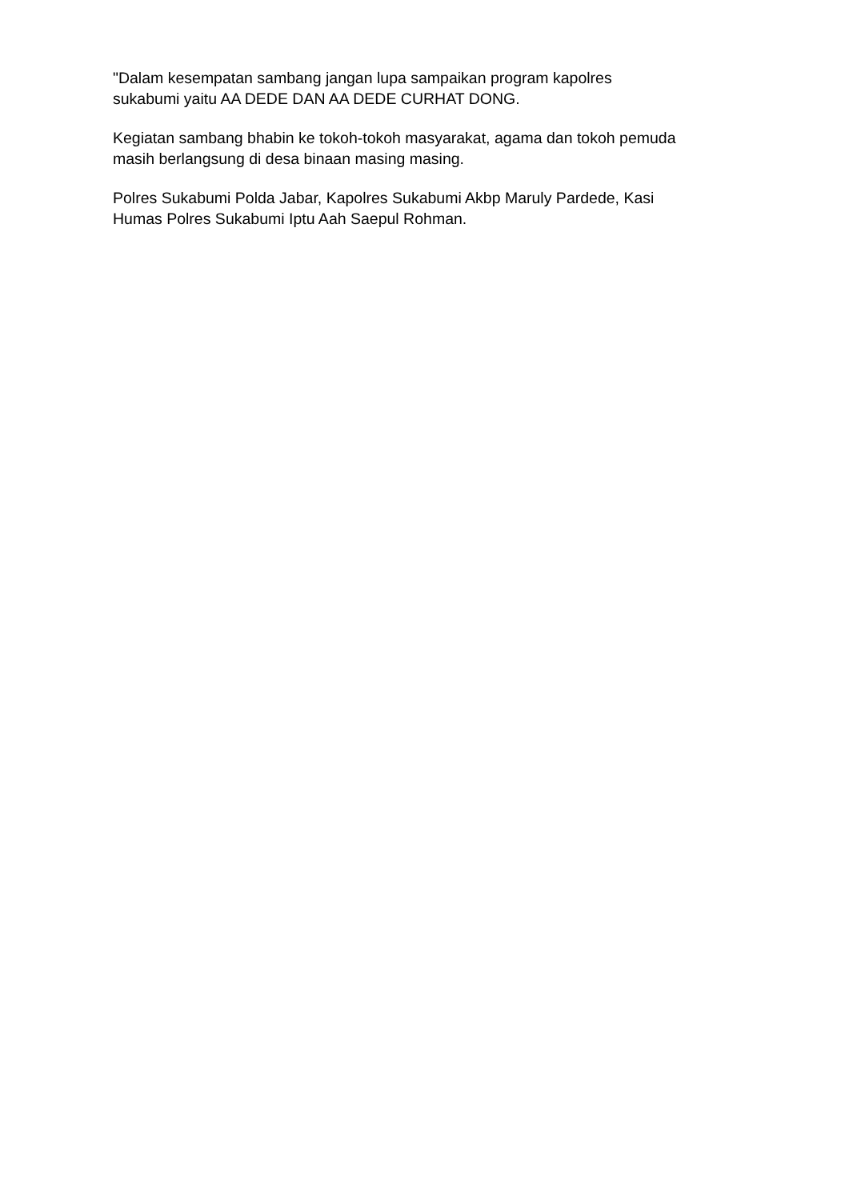"Dalam kesempatan sambang jangan lupa sampaikan program kapolres
sukabumi yaitu AA DEDE DAN AA DEDE CURHAT DONG.
Kegiatan sambang bhabin ke tokoh-tokoh masyarakat, agama dan tokoh pemuda
masih berlangsung di desa binaan masing masing.
Polres Sukabumi Polda Jabar, Kapolres Sukabumi Akbp Maruly Pardede, Kasi
Humas Polres Sukabumi Iptu Aah Saepul Rohman.